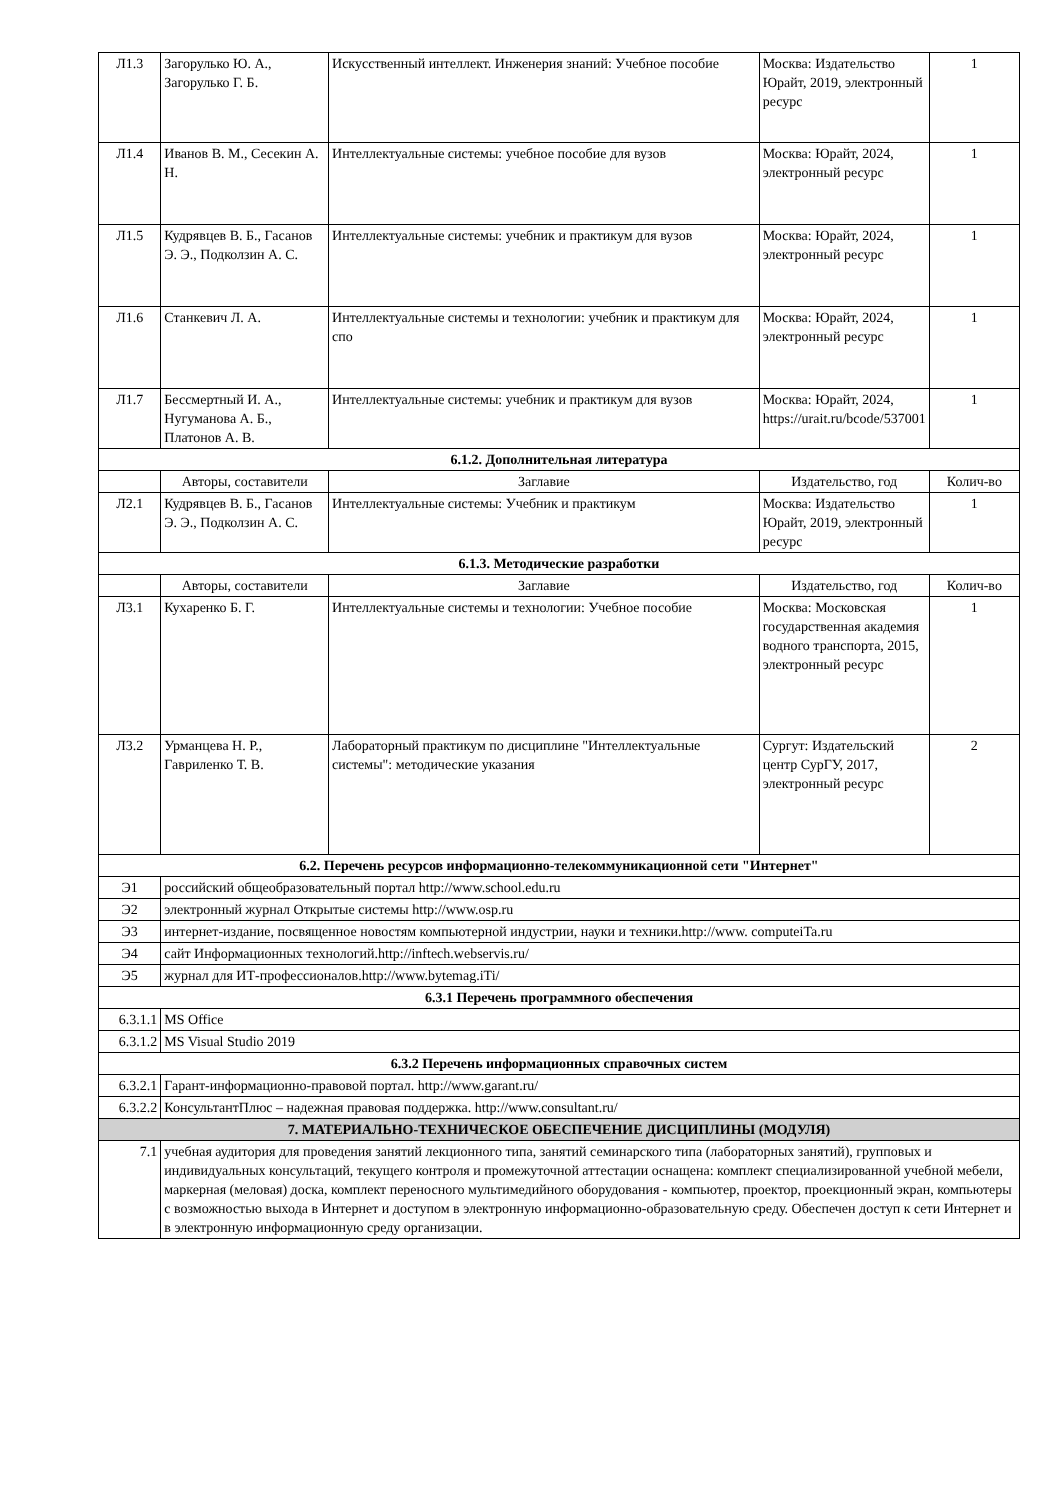| Л1.3 | Загорулько Ю. А., Загорулько Г. Б. | Искусственный интеллект. Инженерия знаний: Учебное пособие | Москва: Издательство Юрайт, 2019, электронный ресурс | 1 |
| Л1.4 | Иванов В. М., Сесекин А. Н. | Интеллектуальные системы: учебное пособие для вузов | Москва: Юрайт, 2024, электронный ресурс | 1 |
| Л1.5 | Кудрявцев В. Б., Гасанов Э. Э., Подколзин А. С. | Интеллектуальные системы: учебник и практикум для вузов | Москва: Юрайт, 2024, электронный ресурс | 1 |
| Л1.6 | Станкевич Л. А. | Интеллектуальные системы и технологии: учебник и практикум для спо | Москва: Юрайт, 2024, электронный ресурс | 1 |
| Л1.7 | Бессмертный И. А., Нугуманова А. Б., Платонов А. В. | Интеллектуальные системы: учебник и практикум для вузов | Москва: Юрайт, 2024, https://urait.ru/bcode/537001 | 1 |
| 6.1.2. Дополнительная литература | | | | |
| | Авторы, составители | Заглавие | Издательство, год | Колич-во |
| Л2.1 | Кудрявцев В. Б., Гасанов Э. Э., Подколзин А. С. | Интеллектуальные системы: Учебник и практикум | Москва: Издательство Юрайт, 2019, электронный ресурс | 1 |
| 6.1.3. Методические разработки | | | | |
| | Авторы, составители | Заглавие | Издательство, год | Колич-во |
| Л3.1 | Кухаренко Б. Г. | Интеллектуальные системы и технологии: Учебное пособие | Москва: Московская государственная академия водного транспорта, 2015, электронный ресурс | 1 |
| Л3.2 | Урманцева Н. Р., Гавриленко Т. В. | Лабораторный практикум по дисциплине "Интеллектуальные системы": методические указания | Сургут: Издательский центр СурГУ, 2017, электронный ресурс | 2 |
| 6.2. Перечень ресурсов информационно-телекоммуникационной сети "Интернет" | | | | |
| Э1 | российский общеобразовательный портал http://www.school.edu.ru | | | |
| Э2 | электронный журнал Открытые системы http://www.osp.ru | | | |
| Э3 | интернет-издание, посвященное новостям компьютерной индустрии, науки и техники.http://www. computeiTa.ru | | | |
| Э4 | сайт Информационных технологий.http://inftech.webservis.ru/ | | | |
| Э5 | журнал для ИТ-профессионалов.http://www.bytemag.iTi/ | | | |
| 6.3.1 Перечень программного обеспечения | | | | |
| 6.3.1.1 | MS Office | | | |
| 6.3.1.2 | MS Visual Studio 2019 | | | |
| 6.3.2 Перечень информационных справочных систем | | | | |
| 6.3.2.1 | Гарант-информационно-правовой портал. http://www.garant.ru/ | | | |
| 6.3.2.2 | КонсультантПлюс – надежная правовая поддержка. http://www.consultant.ru/ | | | |
| 7. МАТЕРИАЛЬНО-ТЕХНИЧЕСКОЕ ОБЕСПЕЧЕНИЕ ДИСЦИПЛИНЫ (МОДУЛЯ) | | | | |
| 7.1 | учебная аудитория для проведения занятий лекционного типа, занятий семинарского типа (лабораторных занятий), групповых и индивидуальных консультаций, текущего контроля и промежуточной аттестации оснащена: комплект специализированной учебной мебели, маркерная (меловая) доска, комплект переносного мультимедийного оборудования - компьютер, проектор, проекционный экран, компьютеры с возможностью выхода в Интернет и доступом в электронную информационно-образовательную среду. Обеспечен доступ к сети Интернет и в электронную информационную среду организации. | | | |